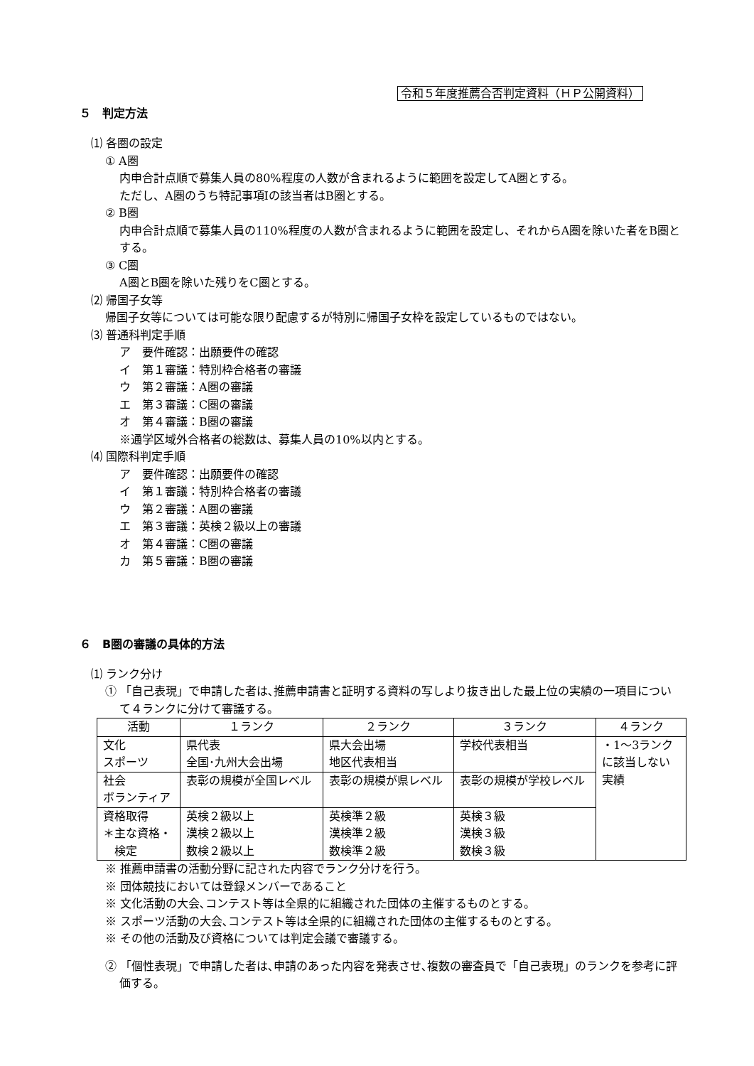令和５年度推薦合否判定資料（ＨＰ公開資料）
５　判定方法
⑴ 各圏の設定
① A圏
内申合計点順で募集人員の80%程度の人数が含まれるように範囲を設定してA圏とする。
ただし、A圏のうち特記事項Ⅰの該当者はB圏とする。
② B圏
内申合計点順で募集人員の110%程度の人数が含まれるように範囲を設定し、それからA圏を除いた者をB圏とする。
③ C圏
A圏とB圏を除いた残りをC圏とする。
⑵ 帰国子女等
帰国子女等については可能な限り配慮するが特別に帰国子女枠を設定しているものではない。
⑶ 普通科判定手順
ア　要件確認：出願要件の確認
イ　第１審議：特別枠合格者の審議
ウ　第２審議：A圏の審議
エ　第３審議：C圏の審議
オ　第４審議：B圏の審議
※通学区域外合格者の総数は、募集人員の10%以内とする。
⑷ 国際科判定手順
ア　要件確認：出願要件の確認
イ　第１審議：特別枠合格者の審議
ウ　第２審議：A圏の審議
エ　第３審議：英検２級以上の審議
オ　第４審議：C圏の審議
カ　第５審議：B圏の審議
６　B圏の審議の具体的方法
⑴ ランク分け
① 「自己表現」で申請した者は､推薦申請書と証明する資料の写しより抜き出した最上位の実績の一項目について４ランクに分けて審議する。
| 活動 | １ランク | ２ランク | ３ランク | ４ランク |
| --- | --- | --- | --- | --- |
| 文化 スポーツ | 県代表 全国･九州大会出場 | 県大会出場 地区代表相当 | 学校代表相当 | ・1～3ランクに該当しない実績 |
| 社会 ボランティア | 表彰の規模が全国レベル | 表彰の規模が県レベル | 表彰の規模が学校レベル | |
| 資格取得 ＊主な資格・ 検定 | 英検２級以上 漢検２級以上 数検２級以上 | 英検準２級 漢検準２級 数検準２級 | 英検３級 漢検３級 数検３級 | |
※ 推薦申請書の活動分野に記された内容でランク分けを行う。
※ 団体競技においては登録メンバーであること
※ 文化活動の大会､コンテスト等は全県的に組織された団体の主催するものとする。
※ スポーツ活動の大会､コンテスト等は全県的に組織された団体の主催するものとする。
※ その他の活動及び資格については判定会議で審議する。
② 「個性表現」で申請した者は､申請のあった内容を発表させ､複数の審査員で「自己表現」のランクを参考に評価する。